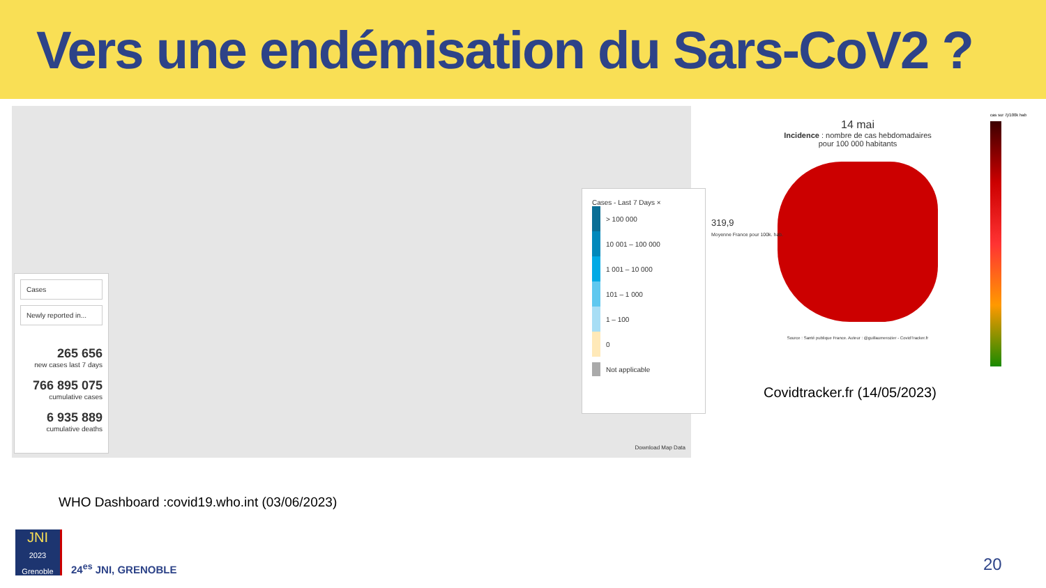Vers une endémisation du Sars-CoV2 ?
Cases
Newly reported in...
265 656
new cases last 7 days
766 895 075
cumulative cases
6 935 889
cumulative deaths
Cases - Last 7 Days ×
> 100 000
10 001 – 100 000
1 001 – 10 000
101 – 1 000
1 – 100
0
Not applicable
Download Map Data
14 mai
Incidence : nombre de cas hebdomadaires
pour 100 000 habitants
319,9
Moyenne France pour 100k. hab.
Source : Santé publique France. Auteur : @guillaumerozier - CovidTracker.fr
cas sur 7j/100k hab
Covidtracker.fr (14/05/2023)
WHO Dashboard :covid19.who.int (03/06/2023)
JNI
2023 Grenoble
24<sup>es</sup> JNI, GRENOBLE 20